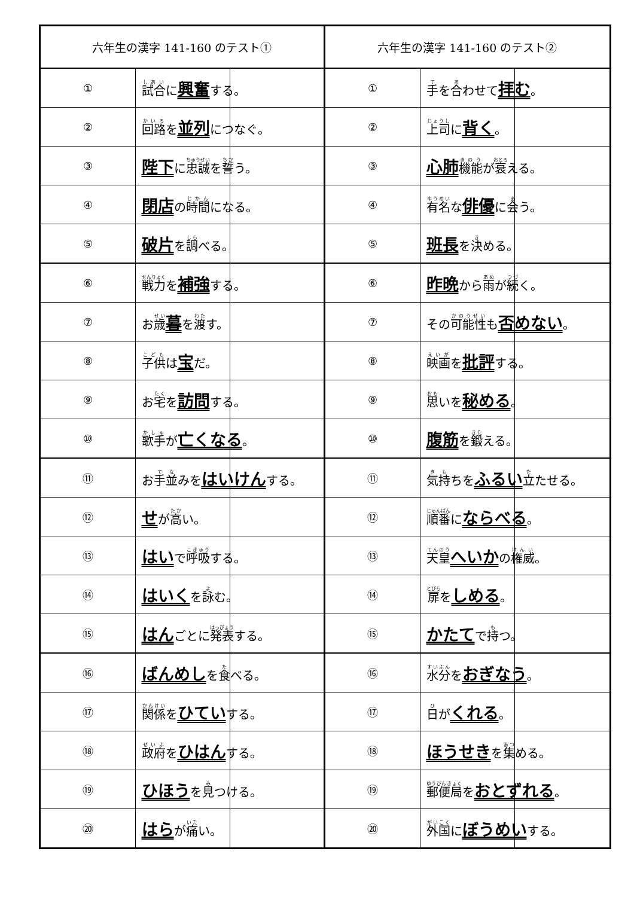| 六年生の漢字 141-160 のテスト① | | |
| --- | --- | --- |
| ① | 試合 に 興奮 する。 | |
| ② | 回路 を 並列 につなぐ。 | |
| ③ | 陛下 に 忠誠 を 誓 う。 | |
| ④ | 閉店 の 時間 になる。 | |
| ⑤ | 破片 を 調 べる。 | |
| ⑥ | 戦力 を 補強 する。 | |
| ⑦ | お 歳 暮 を 渡 す。 | |
| ⑧ | 子供 は 宝 だ。 | |
| ⑨ | お 宅 を 訪問 する。 | |
| ⑩ | 歌手 が 亡くなる 。 | |
| ⑪ | お 手並 みを はいけん する。 | |
| ⑫ | せ が 高 い。 | |
| ⑬ | はい で 呼吸 する。 | |
| ⑭ | はいく を 詠 む。 | |
| ⑮ | はん ごとに 発表 する。 | |
| ⑯ | ばんめし を 食 べる。 | |
| ⑰ | 関係 を ひてい する。 | |
| ⑱ | 政府 を ひはん する。 | |
| ⑲ | ひほう を 見 つける。 | |
| ⑳ | はら が 痛 い。 | |
| 六年生の漢字 141-160 のテスト② | | |
| --- | --- | --- |
| ① | 手 を 合 わせて 拝む 。 | |
| ② | 上司 に 背く 。 | |
| ③ | 心肺 機能 が 衰 える。 | |
| ④ | 有名 な 俳優 に 会 う。 | |
| ⑤ | 班長 を 決 める。 | |
| ⑥ | 昨晩 から 雨 が 続 く。 | |
| ⑦ | その 可能性 も 否めない 。 | |
| ⑧ | 映画 を 批評 する。 | |
| ⑨ | 思 いを 秘める 。 | |
| ⑩ | 腹筋 を 鍛 える。 | |
| ⑪ | 気持 ちを ふるい 立 たせる。 | |
| ⑫ | 順番 に ならべる 。 | |
| ⑬ | 天皇 へいか の 権威 。 | |
| ⑭ | 扉 を しめる 。 | |
| ⑮ | かたて で 持 つ。 | |
| ⑯ | 水分 を おぎなう 。 | |
| ⑰ | 日 が くれる 。 | |
| ⑱ | ほうせき を 集 める。 | |
| ⑲ | 郵便局 を おとずれる 。 | |
| ⑳ | 外国 に ぼうめい する。 | |